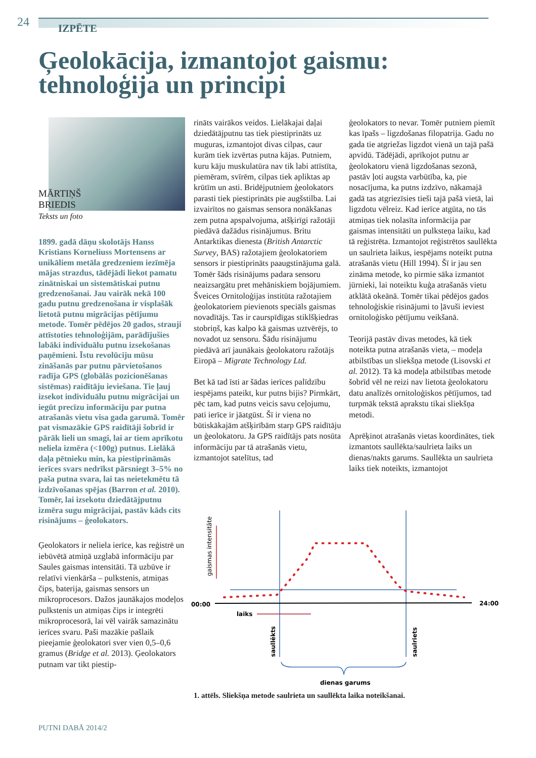24 IZPĒTE
Ģeolokācija, izmantojot gaismu:
tehnoloģija un principi
MĀRTIŅŠ
BRIEDIS
Teksts un foto
1899. gadā dāņu skolotājs Hanss Kristians Korneliuss Mortensens ar unikāliem metāla gredzeniem iezīmēja mājas strazdus, tādējādi liekot pamatu zinātniskai un sistemātiskai putnu gredzenošanai. Jau vairāk nekā 100 gadu putnu gredzenošana ir visplašāk lietotā putnu migrācijas pētījumu metode. Tomēr pēdējos 20 gados, strauji attīstoties tehnoloģijām, parādījušies labāki individuālu putnu izsekošanas paņēmieni. Īstu revolūciju mūsu zināšanās par putnu pārvietošanos radīja GPS (globālās pozicionēšanas sistēmas) raidītāju ieviešana. Tie ļauj izsekot individuālu putnu migrācijai un iegūt precīzu informāciju par putna atrašanās vietu visa gada garumā. Tomēr pat vismazākie GPS raidītāji šobrīd ir pārāk lieli un smagi, lai ar tiem aprīkotu neliela izmēra (<100g) putnus. Lielākā daļa pētnieku min, ka piestiprināmās ierīces svars nedrīkst pārsniegt 3–5% no paša putna svara, lai tas neietekmētu tā izdzīvošanas spējas (Barron et al. 2010). Tomēr, lai izsekotu dziedātājputnu izmēra sugu migrācijai, pastāv kāds cits risinājums – ģeolokators.
Ģeolokators ir neliela ierīce, kas reģistrē un iebūvētā atmiņā uzglabā informāciju par Saules gaismas intensitāti. Tā uzbūve ir relatīvi vienkārša – pulkstenis, atmiņas čips, baterija, gaismas sensors un mikroprocesors. Dažos jaunākajos modeļos pulkstenis un atmiņas čips ir integrēti mikroprocesorā, lai vēl vairāk samazinātu ierīces svaru. Paši mazākie pašlaik pieejamie ģeolokatori sver vien 0,5–0,6 gramus (Bridge et al. 2013). Ģeolokators putnam var tikt piestip-
rināts vairākos veidos. Lielākajai daļai dziedātājputnu tas tiek piestiprināts uz muguras, izmantojot divas cilpas, caur kurām tiek izvērtas putna kājas. Putniem, kuru kāju muskulatūra nav tik labi attīstīta, piemēram, svīrēm, cilpas tiek apliktas ap krūtīm un asti. Bridējputniem ģeolokators parasti tiek piestiprināts pie augšstilba. Lai izvairītos no gaismas sensora nonākšanas zem putna apspalvojuma, atšķirīgi ražotāji piedāvā dažādus risinājumus. Britu Antarktikas dienesta (British Antarctic Survey, BAS) ražotajiem ģeolokatoriem sensors ir piestiprināts paaugstinājuma galā. Tomēr šāds risinājums padara sensoru neaizsargātu pret mehāniskiem bojājumiem. Šveices Ornitoloģijas institūta ražotajiem ģeolokatoriem pievienots speciāls gaismas novadītājs. Tas ir caurspīdīgas stiklšķiedras stobriņš, kas kalpo kā gaismas uztvērējs, to novadot uz sensoru. Šādu risinājumu piedāvā arī jaunākais ģeolokatoru ražotājs Eiropā – Migrate Technology Ltd.
Bet kā tad īsti ar šādas ierīces palīdzību iespējams pateikt, kur putns bijis? Pirmkārt, pēc tam, kad putns veicis savu ceļojumu, pati ierīce ir jāatgūst. Šī ir viena no būtiskākajām atšķirībām starp GPS raidītāju un ģeolokatoru. Ja GPS raidītājs pats nosūta informāciju par tā atrašanās vietu, izmantojot satelītus, tad
ģeolokators to nevar. Tomēr putniem piemīt kas īpašs – ligzdošanas filopatrija. Gadu no gada tie atgriežas ligzdot vienā un tajā pašā apvidū. Tādējādi, aprīkojot putnu ar ģeolokatoru vienā ligzdošanas sezonā, pastāv ļoti augsta varbūtība, ka, pie nosacījuma, ka putns izdzīvo, nākamajā gadā tas atgriezīsies tieši tajā pašā vietā, lai ligzdotu vēlreiz. Kad ierīce atgūta, no tās atmiņas tiek nolasīta informācija par gaismas intensitāti un pulksteņa laiku, kad tā reģistrēta. Izmantojot reģistrētos saullēkta un saulrieta laikus, iespējams noteikt putna atrašanās vietu (Hill 1994). Šī ir jau sen zināma metode, ko pirmie sāka izmantot jūrnieki, lai noteiktu kuģa atrašanās vietu atklātā okeānā. Tomēr tikai pēdējos gados tehnoloģiskie risinājumi to ļāvuši ieviest ornitoloģisko pētījumu veikšanā.
Teorijā pastāv divas metodes, kā tiek noteikta putna atrašanās vieta, – modeļa atbilstības un sliekšņa metode (Lisovski et al. 2012). Tā kā modeļa atbilstības metode šobrīd vēl ne reizi nav lietota ģeolokatoru datu analīzēs ornitoloģiskos pētījumos, tad turpmāk tekstā aprakstu tikai sliekšņa metodi.
Aprēķinot atrašanās vietas koordinātes, tiek izmantots saullēkta/saulrieta laiks un dienas/nakts garums. Saullēkta un saulrieta laiks tiek noteikts, izmantojot
00:00
24:00
laiks
gaismas intensitāte
saullēkts
saulriets
dienas garums
1. attēls. Sliekšņa metode saulrieta un saullēkta laika noteikšanai.
PUTNI DABĀ 2014/2